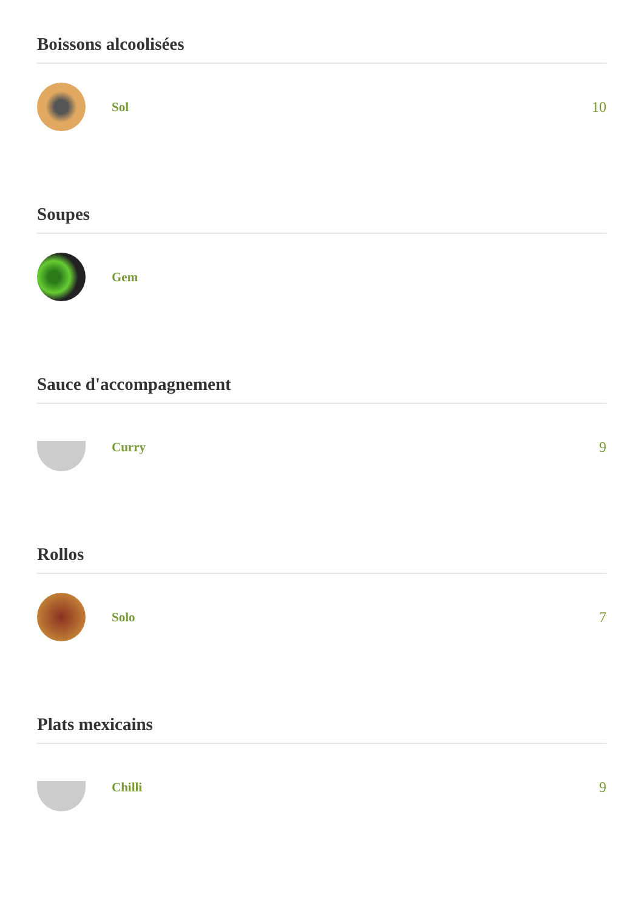Boissons alcoolisées
Sol 10
Soupes
Gem
Sauce d'accompagnement
Curry 9
Rollos
Solo 7
Plats mexicains
Chilli 9